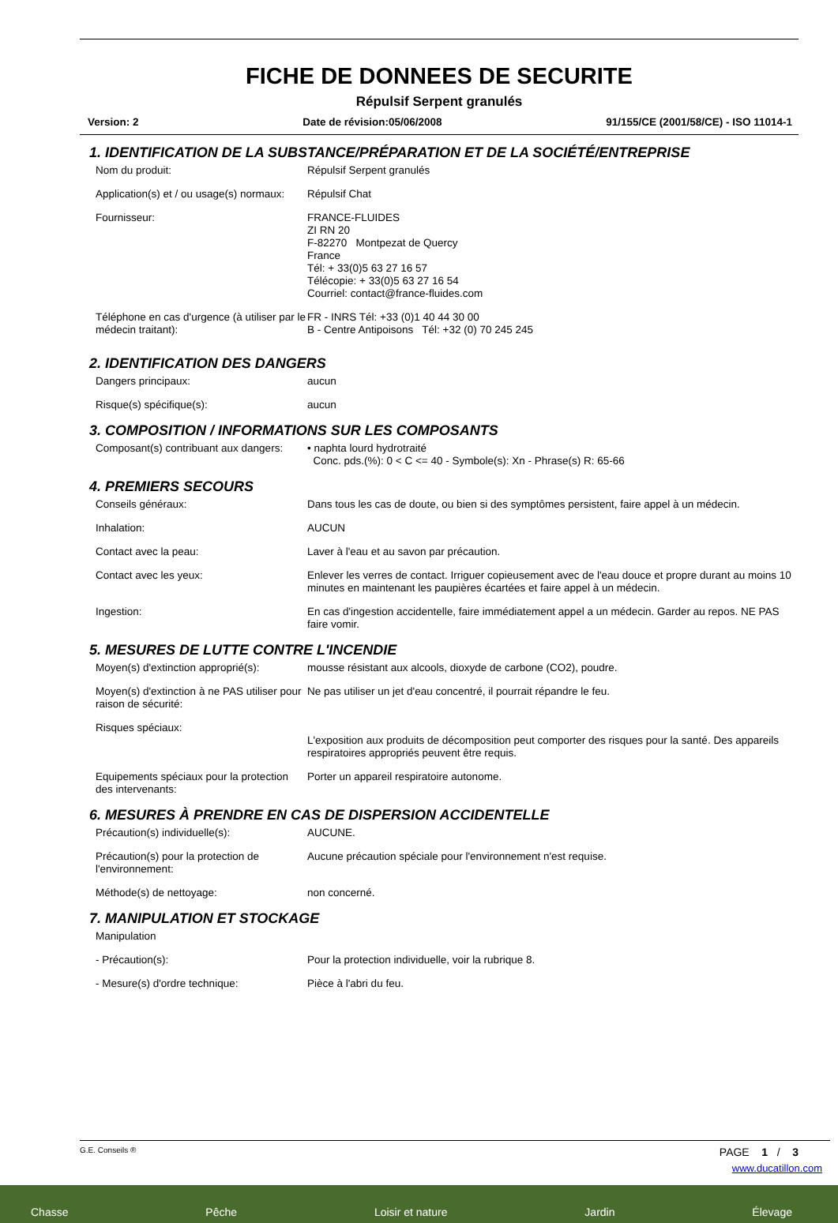FICHE DE DONNEES DE SECURITE
Répulsif Serpent granulés
Version: 2 Date de révision:05/06/2008 91/155/CE (2001/58/CE) - ISO 11014-1
1. IDENTIFICATION DE LA SUBSTANCE/PRÉPARATION ET DE LA SOCIÉTÉ/ENTREPRISE
Nom du produit: Répulsif Serpent granulés
Application(s) et / ou usage(s) normaux:
Répulsif Chat
Fournisseur: FRANCE-FLUIDES
ZI RN 20
F-82270 Montpezat de Quercy
France
Tél: + 33(0)5 63 27 16 57
Télécopie: + 33(0)5 63 27 16 54
Courriel: contact@france-fluides.com
Téléphone en cas d'urgence (à utiliser par le médecin traitant):
FR - INRS Tél: +33 (0)1 40 44 30 00
B - Centre Antipoisons Tél: +32 (0) 70 245 245
2. IDENTIFICATION DES DANGERS
Dangers principaux: aucun
Risque(s) spécifique(s): aucun
3. COMPOSITION / INFORMATIONS SUR LES COMPOSANTS
Composant(s) contribuant aux dangers:
• naphta lourd hydrotraité
Conc. pds.(%): 0 < C <= 40 - Symbole(s): Xn - Phrase(s) R: 65-66
4. PREMIERS SECOURS
Conseils généraux: Dans tous les cas de doute, ou bien si des symptômes persistent, faire appel à un médecin.
Inhalation: AUCUN
Contact avec la peau: Laver à l'eau et au savon par précaution.
Contact avec les yeux: Enlever les verres de contact. Irriguer copieusement avec de l'eau douce et propre durant au moins 10 minutes en maintenant les paupières écartées et faire appel à un médecin.
Ingestion: En cas d'ingestion accidentelle, faire immédiatement appel a un médecin. Garder au repos. NE PAS faire vomir.
5. MESURES DE LUTTE CONTRE L'INCENDIE
Moyen(s) d'extinction approprié(s):
mousse résistant aux alcools, dioxyde de carbone (CO2), poudre.
Moyen(s) d'extinction à ne PAS utiliser pour raison de sécurité:
Ne pas utiliser un jet d'eau concentré, il pourrait répandre le feu.
Risques spéciaux:
L'exposition aux produits de décomposition peut comporter des risques pour la santé. Des appareils respiratoires appropriés peuvent être requis.
Equipements spéciaux pour la protection des intervenants:
Porter un appareil respiratoire autonome.
6. MESURES À PRENDRE EN CAS DE DISPERSION ACCIDENTELLE
Précaution(s) individuelle(s): AUCUNE.
Précaution(s) pour la protection de l'environnement:
Aucune précaution spéciale pour l'environnement n'est requise.
Méthode(s) de nettoyage: non concerné.
7. MANIPULATION ET STOCKAGE
Manipulation
- Précaution(s): Pour la protection individuelle, voir la rubrique 8.
- Mesure(s) d'ordre technique: Pièce à l'abri du feu.
G.E. Conseils ® PAGE 1 / 3
www.ducatillon.com
Chasse Pêche Loisir et nature Jardin Élevage